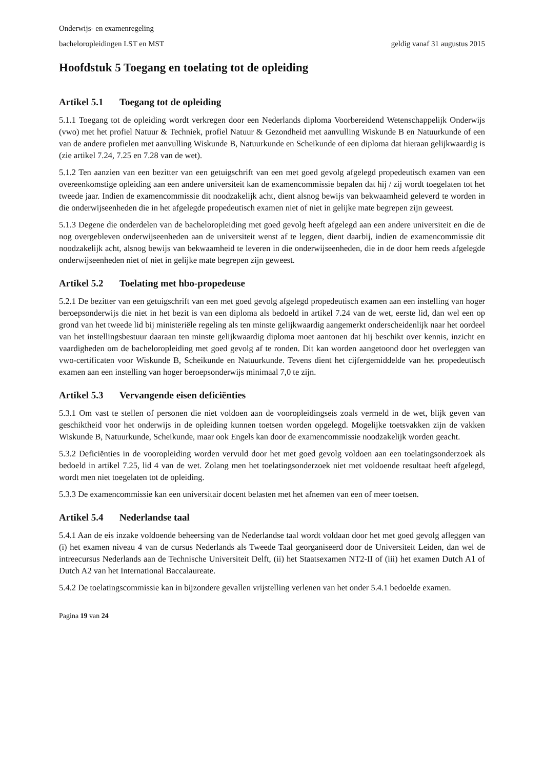Onderwijs- en examenregeling
bacheloropleidingen LST en MST geldig vanaf 31 augustus 2015
Hoofdstuk 5 Toegang en toelating tot de opleiding
Artikel 5.1 Toegang tot de opleiding
5.1.1 Toegang tot de opleiding wordt verkregen door een Nederlands diploma Voorbereidend Wetenschappelijk Onderwijs (vwo) met het profiel Natuur & Techniek, profiel Natuur & Gezondheid met aanvulling Wiskunde B en Natuurkunde of een van de andere profielen met aanvulling Wiskunde B, Natuurkunde en Scheikunde of een diploma dat hieraan gelijkwaardig is (zie artikel 7.24, 7.25 en 7.28 van de wet).
5.1.2 Ten aanzien van een bezitter van een getuigschrift van een met goed gevolg afgelegd propedeutisch examen van een overeenkomstige opleiding aan een andere universiteit kan de examencommissie bepalen dat hij / zij wordt toegelaten tot het tweede jaar. Indien de examencommissie dit noodzakelijk acht, dient alsnog bewijs van bekwaamheid geleverd te worden in die onderwijseenheden die in het afgelegde propedeutisch examen niet of niet in gelijke mate begrepen zijn geweest.
5.1.3 Degene die onderdelen van de bacheloropleiding met goed gevolg heeft afgelegd aan een andere universiteit en die de nog overgebleven onderwijseenheden aan de universiteit wenst af te leggen, dient daarbij, indien de examencommissie dit noodzakelijk acht, alsnog bewijs van bekwaamheid te leveren in die onderwijseenheden, die in de door hem reeds afgelegde onderwijseenheden niet of niet in gelijke mate begrepen zijn geweest.
Artikel 5.2 Toelating met hbo-propedeuse
5.2.1 De bezitter van een getuigschrift van een met goed gevolg afgelegd propedeutisch examen aan een instelling van hoger beroepsonderwijs die niet in het bezit is van een diploma als bedoeld in artikel 7.24 van de wet, eerste lid, dan wel een op grond van het tweede lid bij ministeriële regeling als ten minste gelijkwaardig aangemerkt onderscheidenlijk naar het oordeel van het instellingsbestuur daaraan ten minste gelijkwaardig diploma moet aantonen dat hij beschikt over kennis, inzicht en vaardigheden om de bacheloropleiding met goed gevolg af te ronden. Dit kan worden aangetoond door het overleggen van vwo-certificaten voor Wiskunde B, Scheikunde en Natuurkunde. Tevens dient het cijfergemiddelde van het propedeutisch examen aan een instelling van hoger beroepsonderwijs minimaal 7,0 te zijn.
Artikel 5.3 Vervangende eisen deficiënties
5.3.1 Om vast te stellen of personen die niet voldoen aan de vooropleidingseis zoals vermeld in de wet, blijk geven van geschiktheid voor het onderwijs in de opleiding kunnen toetsen worden opgelegd. Mogelijke toetsvakken zijn de vakken Wiskunde B, Natuurkunde, Scheikunde, maar ook Engels kan door de examencommissie noodzakelijk worden geacht.
5.3.2 Deficiënties in de vooropleiding worden vervuld door het met goed gevolg voldoen aan een toelatingsonderzoek als bedoeld in artikel 7.25, lid 4 van de wet. Zolang men het toelatingsonderzoek niet met voldoende resultaat heeft afgelegd, wordt men niet toegelaten tot de opleiding.
5.3.3 De examencommissie kan een universitair docent belasten met het afnemen van een of meer toetsen.
Artikel 5.4 Nederlandse taal
5.4.1 Aan de eis inzake voldoende beheersing van de Nederlandse taal wordt voldaan door het met goed gevolg afleggen van (i) het examen niveau 4 van de cursus Nederlands als Tweede Taal georganiseerd door de Universiteit Leiden, dan wel de intreecursus Nederlands aan de Technische Universiteit Delft, (ii) het Staatsexamen NT2-II of (iii) het examen Dutch A1 of Dutch A2 van het International Baccalaureate.
5.4.2 De toelatingscommissie kan in bijzondere gevallen vrijstelling verlenen van het onder 5.4.1 bedoelde examen.
Pagina 19 van 24